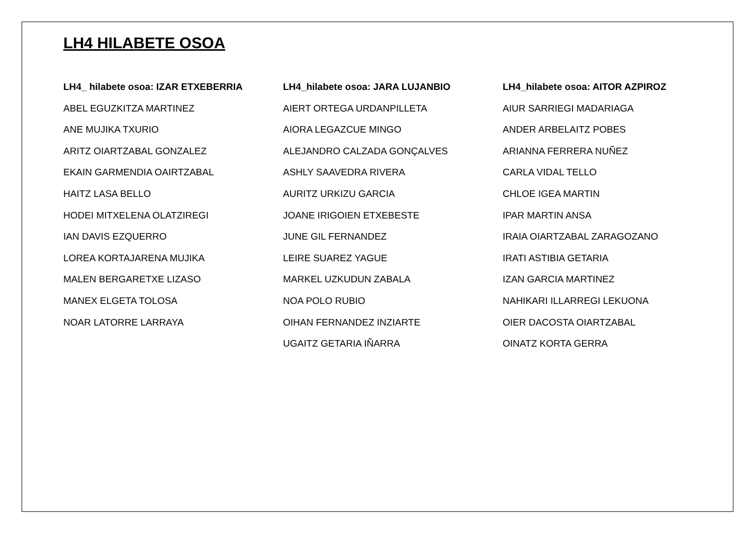LH4 HILABETE OSOA
LH4_ hilabete osoa: IZAR ETXEBERRIA
ABEL EGUZKITZA MARTINEZ
ANE MUJIKA TXURIO
ARITZ OIARTZABAL GONZALEZ
EKAIN GARMENDIA OAIRTZABAL
HAITZ LASA BELLO
HODEI MITXELENA OLATZIREGI
IAN DAVIS EZQUERRO
LOREA KORTAJARENA MUJIKA
MALEN BERGARETXE LIZASO
MANEX ELGETA TOLOSA
NOAR LATORRE LARRAYA
LH4_hilabete osoa: JARA LUJANBIO
AIERT ORTEGA URDANPILLETA
AIORA LEGAZCUE MINGO
ALEJANDRO CALZADA GONÇALVES
ASHLY SAAVEDRA RIVERA
AURITZ URKIZU GARCIA
JOANE IRIGOIEN ETXEBESTE
JUNE GIL FERNANDEZ
LEIRE SUAREZ YAGUE
MARKEL UZKUDUN ZABALA
NOA POLO RUBIO
OIHAN FERNANDEZ INZIARTE
UGAITZ GETARIA IÑARRA
LH4_hilabete osoa: AITOR AZPIROZ
AIUR SARRIEGI MADARIAGA
ANDER ARBELAITZ POBES
ARIANNA FERRERA NUÑEZ
CARLA VIDAL TELLO
CHLOE IGEA MARTIN
IPAR MARTIN ANSA
IRAIA OIARTZABAL ZARAGOZANO
IRATI ASTIBIA GETARIA
IZAN GARCIA MARTINEZ
NAHIKARI ILLARREGI LEKUONA
OIER DACOSTA OIARTZABAL
OINATZ KORTA GERRA